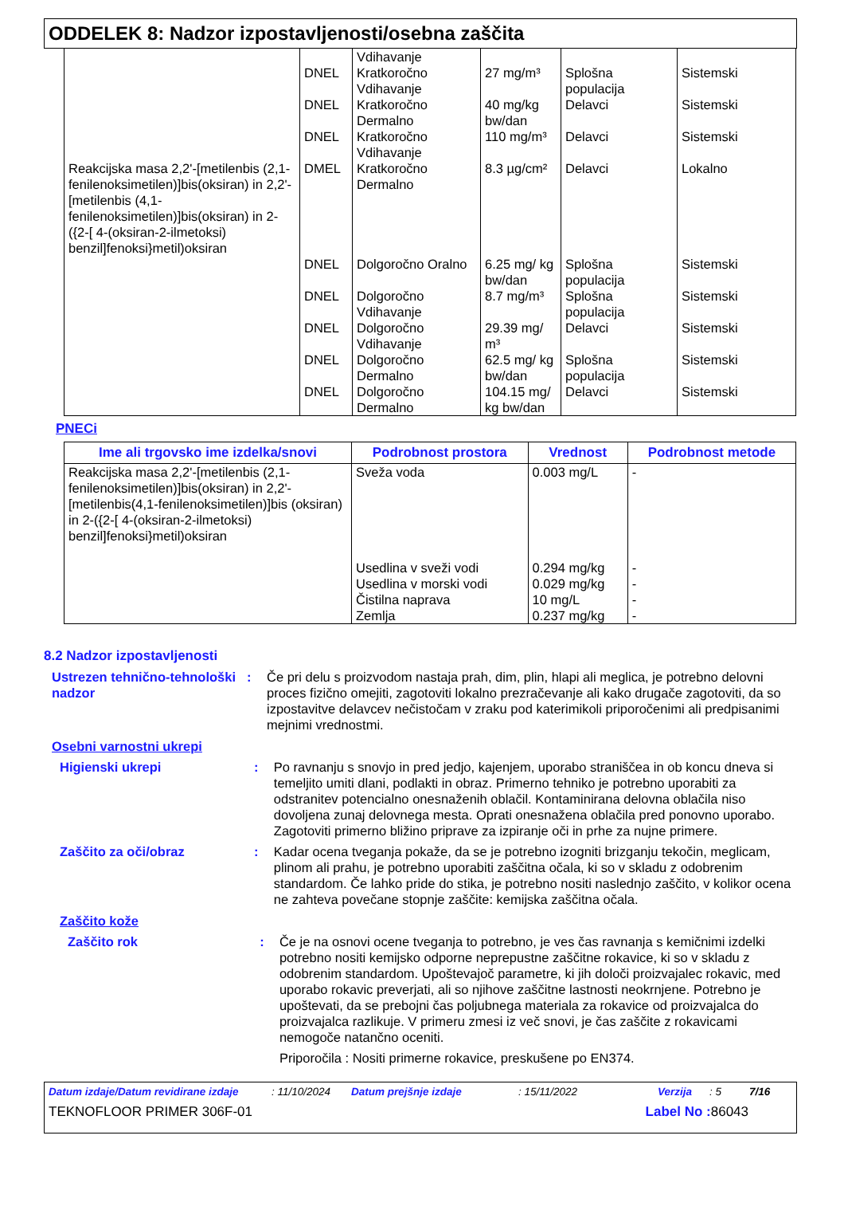ODDELEK 8: Nadzor izpostavljenosti/osebna zaščita
| Reakcijska masa 2,2'-[metilenbis (2,1-fenilenoksimetilen)]bis(oksiran) in 2,2'-[metilenbis (4,1-fenilenoksimetilen)]bis(oksiran) in 2-({2-[ 4-(oksiran-2-ilmetoksi) benzil]fenoksi}metil)oksiran | DNEL DNEL DNEL DMEL DNEL DNEL DNEL DNEL DNEL | Vdihavanje Kratkoročno Vdihavanje Kratkoročno Dermalno Kratkoročno Vdihavanje Kratkoročno Dermalno Dolgoročno Oralno Dolgoročno Vdihavanje Dolgoročno Vdihavanje Dolgoročno Dermalno Dolgoročno Dermalno | 27 mg/m³ 40 mg/kg bw/dan 110 mg/m³ 8.3 µg/cm² 6.25 mg/ kg bw/dan 8.7 mg/m³ 29.39 mg/ m³ 62.5 mg/ kg bw/dan 104.15 mg/ kg bw/dan | Splošna populacija Delavci Delavci Delavci Splošna populacija Splošna populacija Delavci Splošna populacija Delavci | Sistemski Sistemski Sistemski Lokalno Sistemski Sistemski Sistemski Sistemski Sistemski |
PNECi
| Ime ali trgovsko ime izdelka/snovi | Podrobnost prostora | Vrednost | Podrobnost metode |
| --- | --- | --- | --- |
| Reakcijska masa 2,2'-[metilenbis (2,1-fenilenoksimetilen)]bis(oksiran) in 2,2'-[metilenbis(4,1-fenilenoksimetilen)]bis (oksiran) in 2-({2-[ 4-(oksiran-2-ilmetoksi) benzil]fenoksi}metil)oksiran | Sveža voda Usedlina v sveži vodi Usedlina v morski vodi Čistilna naprava Zemlja | 0.003 mg/L 0.294 mg/kg 0.029 mg/kg 10 mg/L 0.237 mg/kg | - - - - - |
8.2 Nadzor izpostavljenosti
Ustrezen tehnično-tehnološki nadzor
: Če pri delu s proizvodom nastaja prah, dim, plin, hlapi ali meglica, je potrebno delovni proces fizično omejiti, zagotoviti lokalno prezračevanje ali kako drugače zagotoviti, da so izpostavitve delavcev nečistočam v zraku pod katerimikoli priporočenimi ali predpisanimi mejnimi vrednostmi.
Osebni varnostni ukrepi
Higienski ukrepi : Po ravnanju s snovjo in pred jedjo, kajenjem, uporabo straniščea in ob koncu dneva si temeljito umiti dlani, podlakti in obraz. Primerno tehniko je potrebno uporabiti za odstranitev potencialno onesnaženih oblačil. Kontaminirana delovna oblačila niso dovoljena zunaj delovnega mesta. Oprati onesnažena oblačila pred ponovno uporabo. Zagotoviti primerno bližino priprave za izpiranje oči in prhe za nujne primere.
Zaščito za oči/obraz : Kadar ocena tveganja pokaže, da se je potrebno izogniti brizganju tekočin, meglicam, plinom ali prahu, je potrebno uporabiti zaščitna očala, ki so v skladu z odobrenim standardom. Če lahko pride do stika, je potrebno nositi naslednjo zaščito, v kolikor ocena ne zahteva povečane stopnje zaščite: kemijska zaščitna očala.
Zaščito kože
Zaščito rok : Če je na osnovi ocene tveganja to potrebno, je ves čas ravnanja s kemičnimi izdelki potrebno nositi kemijsko odporne neprepustne zaščitne rokavice, ki so v skladu z odobrenim standardom. Upoštevajoč parametre, ki jih določi proizvajalec rokavic, med uporabo rokavic preverjati, ali so njihove zaščitne lastnosti neokrnjene. Potrebno je upoštevati, da se prebojni čas poljubnega materiala za rokavice od proizvajalca do proizvajalca razlikuje. V primeru zmesi iz več snovi, je čas zaščite z rokavicami nemogoče natančno oceniti.
Priporočila : Nositi primerne rokavice, preskušene po EN374.
Datum izdaje/Datum revidirane izdaje: 11/10/2024 Datum prejšnje izdaje: 15/11/2022 Verzija: 5 7/16
TEKNOFLOOR PRIMER 306F-01 Label No : 86043